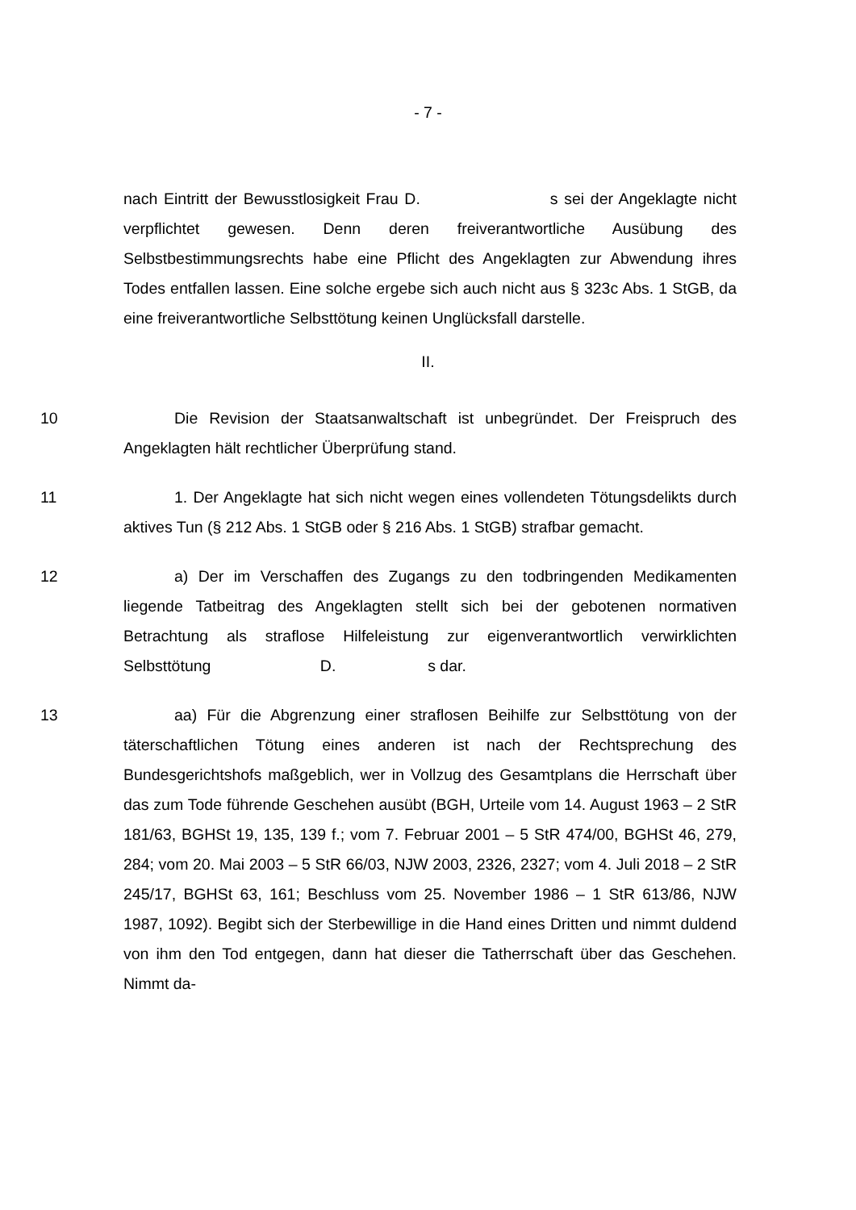- 7 -
nach Eintritt der Bewusstlosigkeit Frau D. s sei der Angeklagte nicht verpflichtet gewesen. Denn deren freiverantwortliche Ausübung des Selbstbestimmungsrechts habe eine Pflicht des Angeklagten zur Abwendung ihres Todes entfallen lassen. Eine solche ergebe sich auch nicht aus § 323c Abs. 1 StGB, da eine freiverantwortliche Selbsttötung keinen Unglücksfall darstelle.
II.
10 Die Revision der Staatsanwaltschaft ist unbegründet. Der Freispruch des Angeklagten hält rechtlicher Überprüfung stand.
11 1. Der Angeklagte hat sich nicht wegen eines vollendeten Tötungsdelikts durch aktives Tun (§ 212 Abs. 1 StGB oder § 216 Abs. 1 StGB) strafbar gemacht.
12 a) Der im Verschaffen des Zugangs zu den todbringenden Medikamenten liegende Tatbeitrag des Angeklagten stellt sich bei der gebotenen normativen Betrachtung als straflose Hilfeleistung zur eigenverantwortlich verwirklichten Selbsttötung D. s dar.
13 aa) Für die Abgrenzung einer straflosen Beihilfe zur Selbsttötung von der täterschaftlichen Tötung eines anderen ist nach der Rechtsprechung des Bundesgerichtshofs maßgeblich, wer in Vollzug des Gesamtplans die Herrschaft über das zum Tode führende Geschehen ausübt (BGH, Urteile vom 14. August 1963 – 2 StR 181/63, BGHSt 19, 135, 139 f.; vom 7. Februar 2001 – 5 StR 474/00, BGHSt 46, 279, 284; vom 20. Mai 2003 – 5 StR 66/03, NJW 2003, 2326, 2327; vom 4. Juli 2018 – 2 StR 245/17, BGHSt 63, 161; Beschluss vom 25. November 1986 – 1 StR 613/86, NJW 1987, 1092). Begibt sich der Sterbewillige in die Hand eines Dritten und nimmt duldend von ihm den Tod entgegen, dann hat dieser die Tatherrschaft über das Geschehen. Nimmt da-